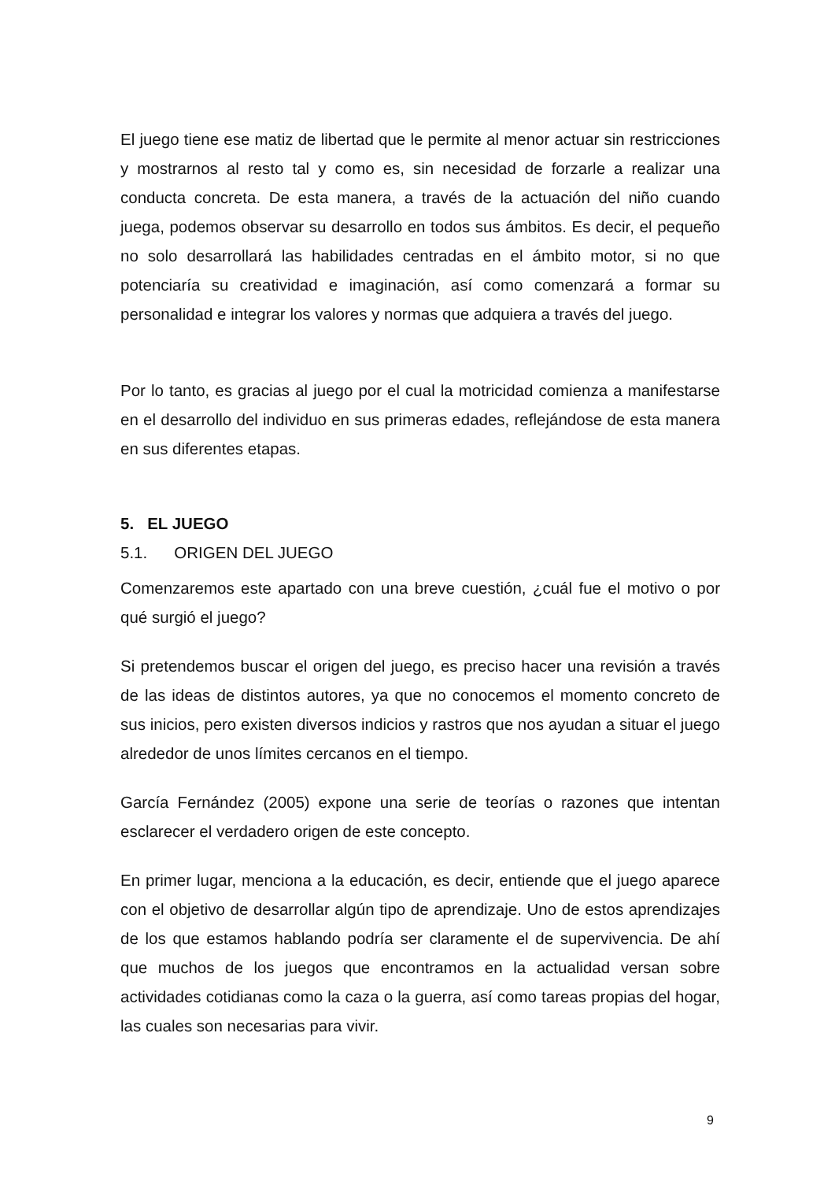El juego tiene ese matiz de libertad que le permite al menor actuar sin restricciones y mostrarnos al resto tal y como es, sin necesidad de forzarle a realizar una conducta concreta. De esta manera, a través de la actuación del niño cuando juega, podemos observar su desarrollo en todos sus ámbitos. Es decir, el pequeño no solo desarrollará las habilidades centradas en el ámbito motor, si no que potenciaría su creatividad e imaginación, así como comenzará a formar su personalidad e integrar los valores y normas que adquiera a través del juego.
Por lo tanto, es gracias al juego por el cual la motricidad comienza a manifestarse en el desarrollo del individuo en sus primeras edades, reflejándose de esta manera en sus diferentes etapas.
5. EL JUEGO
5.1. ORIGEN DEL JUEGO
Comenzaremos este apartado con una breve cuestión, ¿cuál fue el motivo o por qué surgió el juego?
Si pretendemos buscar el origen del juego, es preciso hacer una revisión a través de las ideas de distintos autores, ya que no conocemos el momento concreto de sus inicios, pero existen diversos indicios y rastros que nos ayudan a situar el juego alrededor de unos límites cercanos en el tiempo.
García Fernández (2005) expone una serie de teorías o razones que intentan esclarecer el verdadero origen de este concepto.
En primer lugar, menciona a la educación, es decir, entiende que el juego aparece con el objetivo de desarrollar algún tipo de aprendizaje. Uno de estos aprendizajes de los que estamos hablando podría ser claramente el de supervivencia. De ahí que muchos de los juegos que encontramos en la actualidad versan sobre actividades cotidianas como la caza o la guerra, así como tareas propias del hogar, las cuales son necesarias para vivir.
9